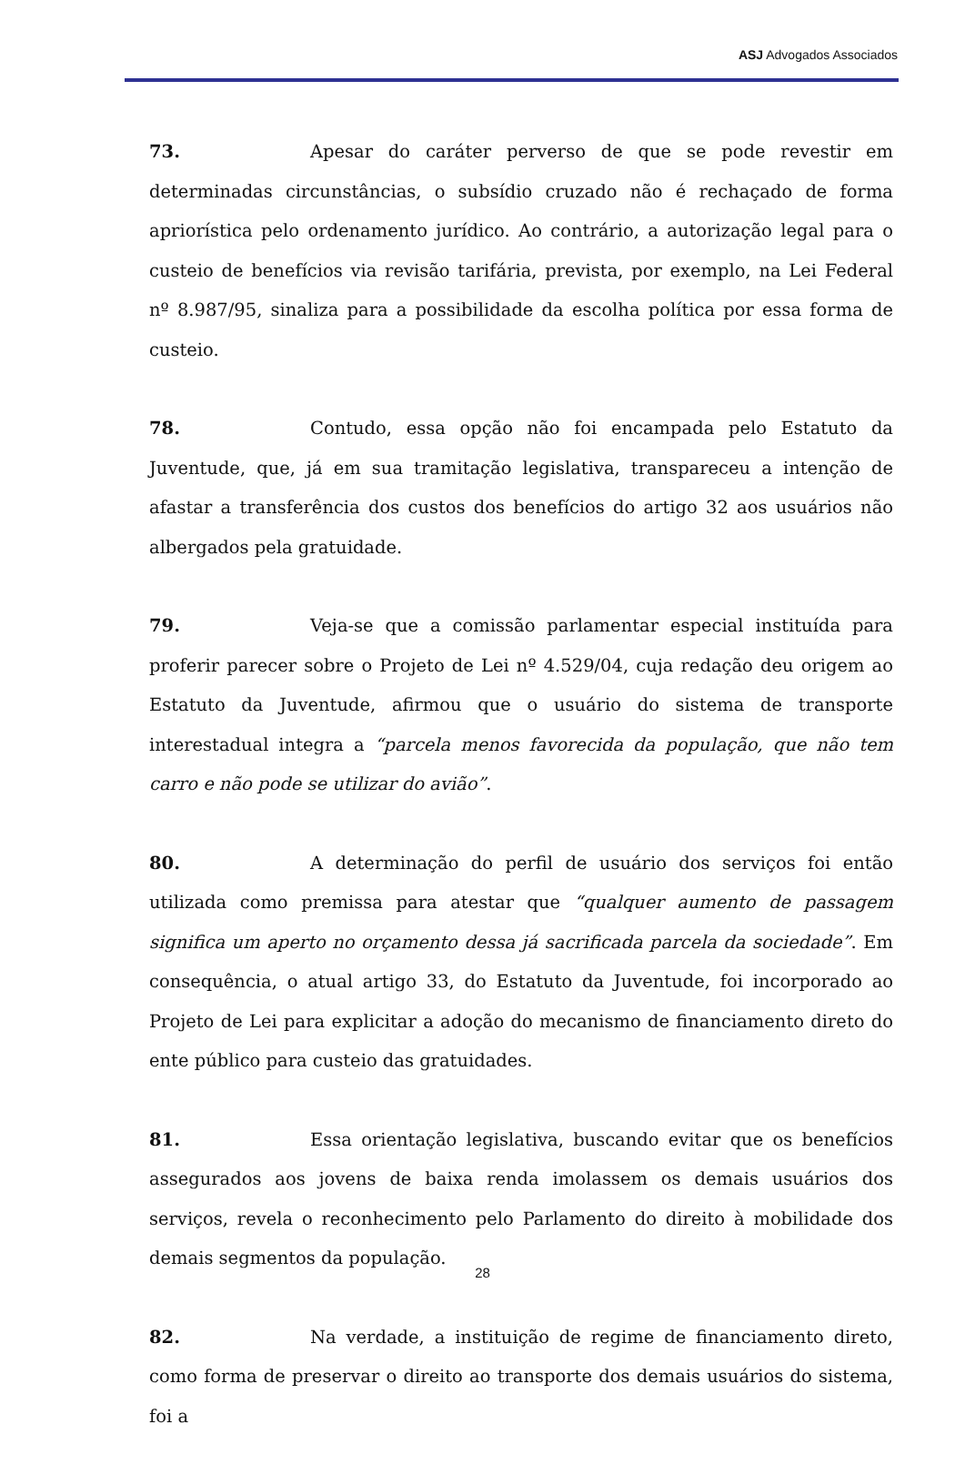ASJ Advogados Associados
73. Apesar do caráter perverso de que se pode revestir em determinadas circunstâncias, o subsídio cruzado não é rechaçado de forma apriorística pelo ordenamento jurídico. Ao contrário, a autorização legal para o custeio de benefícios via revisão tarifária, prevista, por exemplo, na Lei Federal nº 8.987/95, sinaliza para a possibilidade da escolha política por essa forma de custeio.
78. Contudo, essa opção não foi encampada pelo Estatuto da Juventude, que, já em sua tramitação legislativa, transpareceu a intenção de afastar a transferência dos custos dos benefícios do artigo 32 aos usuários não albergados pela gratuidade.
79. Veja-se que a comissão parlamentar especial instituída para proferir parecer sobre o Projeto de Lei nº 4.529/04, cuja redação deu origem ao Estatuto da Juventude, afirmou que o usuário do sistema de transporte interestadual integra a “parcela menos favorecida da população, que não tem carro e não pode se utilizar do avião”.
80. A determinação do perfil de usuário dos serviços foi então utilizada como premissa para atestar que “qualquer aumento de passagem significa um aperto no orçamento dessa já sacrificada parcela da sociedade”. Em consequência, o atual artigo 33, do Estatuto da Juventude, foi incorporado ao Projeto de Lei para explicitar a adoção do mecanismo de financiamento direto do ente público para custeio das gratuidades.
81. Essa orientação legislativa, buscando evitar que os benefícios assegurados aos jovens de baixa renda imolassem os demais usuários dos serviços, revela o reconhecimento pelo Parlamento do direito à mobilidade dos demais segmentos da população.
82. Na verdade, a instituição de regime de financiamento direto, como forma de preservar o direito ao transporte dos demais usuários do sistema, foi a
28